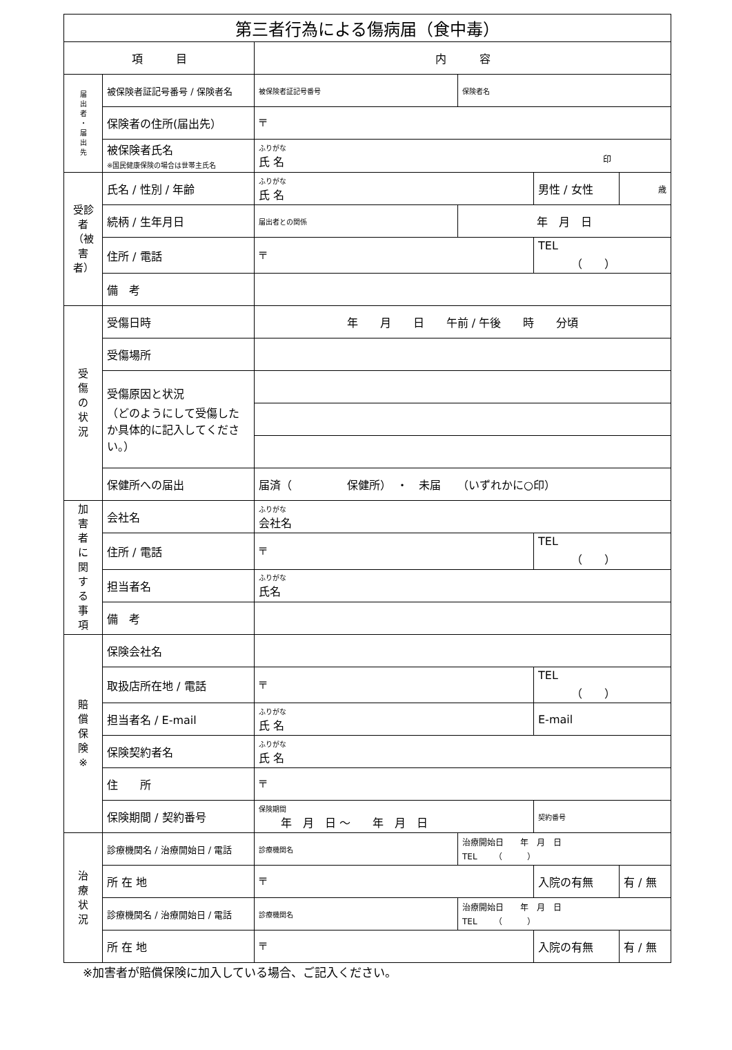| 第三者行為による傷病届（食中毒） | | | | | |
| 項 目 | | 内 容 | | | |
| 届 出 者 ・ 届 出 先 | 被保険者証記号番号 / 保険者名 | 被保険者証記号番号 | 保険者名 | | |
| | 保険者の住所(届出先） | 〒 | | | |
| | 被保険者氏名 ※国民健康保険の場合は世帯主氏名 | ふりがな 氏 名 印 | | | |
| 受診者（被害者） | 氏名 / 性別 / 年齢 | ふりがな 氏 名 | | 男性 / 女性 | 歳 |
| | 続柄 / 生年月日 | 届出者との関係 | 年 月 日 | | |
| | 住所 / 電話 | 〒 | | TEL （ ） | |
| | 備 考 | | | | |
| 受 傷 の 状 況 | 受傷日時 | 年 月 日 午前 / 午後 時 分頃 | | | |
| | 受傷場所 | | | | |
| | 受傷原因と状況 （どのようにして受傷したか具体的に記入してください。） | | | | |
| | 保健所への届出 | 届済（ 保健所） ・ 未届 （いずれかに○印） | | | |
| 加 害 者 に 関 す る 事 項 | 会社名 | ふりがな 会社名 | | | |
| | 住所 / 電話 | 〒 | | TEL （ ） | |
| | 担当者名 | ふりがな 氏名 | | | |
| | 備 考 | | | | |
| 賠 償 保 険 ※ | 保険会社名 | | | | |
| | 取扱店所在地 / 電話 | 〒 | | TEL （ ） | |
| | 担当者名 / E-mail | ふりがな 氏 名 | | E-mail | |
| | 保険契約者名 | ふりがな 氏 名 | | | |
| | 住 所 | 〒 | | | |
| | 保険期間 / 契約番号 | 保険期間 年 月 日 〜 年 月 日 | | 契約番号 | |
| 治 療 状 況 | 診療機関名 / 治療開始日 / 電話 | 診療機関名 | 治療開始日 年 月 日 TEL （ ） | | |
| | 所 在 地 | 〒 | | 入院の有無 | 有 / 無 |
| | 診療機関名 / 治療開始日 / 電話 | 診療機関名 | 治療開始日 年 月 日 TEL （ ） | | |
| | 所 在 地 | 〒 | | 入院の有無 | 有 / 無 |
※加害者が賠償保険に加入している場合、ご記入ください。